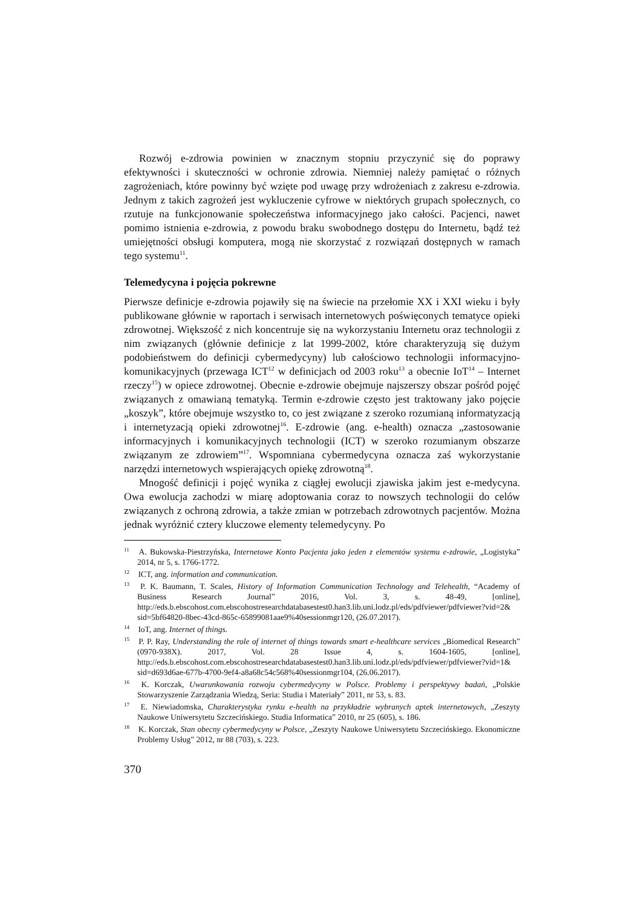Rozwój e-zdrowia powinien w znacznym stopniu przyczynić się do poprawy efektywności i skuteczności w ochronie zdrowia. Niemniej należy pamiętać o różnych zagrożeniach, które powinny być wzięte pod uwagę przy wdrożeniach z zakresu e-zdrowia. Jednym z takich zagrożeń jest wykluczenie cyfrowe w niektórych grupach społecznych, co rzutuje na funkcjonowanie społeczeństwa informacyjnego jako całości. Pacjenci, nawet pomimo istnienia e-zdrowia, z powodu braku swobodnego dostępu do Internetu, bądź też umiejętności obsługi komputera, mogą nie skorzystać z rozwiązań dostępnych w ramach tego systemu<sup>11</sup>.
Telemedycyna i pojęcia pokrewne
Pierwsze definicje e-zdrowia pojawiły się na świecie na przełomie XX i XXI wieku i były publikowane głównie w raportach i serwisach internetowych poświęconych tematyce opieki zdrowotnej. Większość z nich koncentruje się na wykorzystaniu Internetu oraz technologii z nim związanych (głównie definicje z lat 1999-2002, które charakteryzują się dużym podobieństwem do definicji cybermedycyny) lub całościowo technologii informacyjno-komunikacyjnych (przewaga ICT<sup>12</sup> w definicjach od 2003 roku<sup>13</sup> a obecnie IoT<sup>14</sup> – Internet rzeczy<sup>15</sup>) w opiece zdrowotnej. Obecnie e-zdrowie obejmuje najszerszy obszar pośród pojęć związanych z omawianą tematyką. Termin e-zdrowie często jest traktowany jako pojęcie „koszyk”, które obejmuje wszystko to, co jest związane z szeroko rozumianą informatyzacją i internetyzacją opieki zdrowotnej<sup>16</sup>. E-zdrowie (ang. e-health) oznacza „zastosowanie informacyjnych i komunikacyjnych technologii (ICT) w szeroko rozumianym obszarze związanym ze zdrowiem”<sup>17</sup>. Wspomniana cybermedycyna oznacza zaś wykorzystanie narzędzi internetowych wspierających opiekę zdrowotną<sup>18</sup>.
Mnogość definicji i pojęć wynika z ciągłej ewolucji zjawiska jakim jest e-medycyna. Owa ewolucja zachodzi w miarę adoptowania coraz to nowszych technologii do celów związanych z ochroną zdrowia, a także zmian w potrzebach zdrowotnych pacjentów. Można jednak wyróżnić cztery kluczowe elementy telemedycyny. Po
<sup>11</sup> A. Bukowska-Piestrzyńska, Internetowe Konto Pacjenta jako jeden z elementów systemu e-zdrowie, „Logistyka” 2014, nr 5, s. 1766-1772.
<sup>12</sup> ICT, ang. information and communication.
<sup>13</sup> P. K. Baumann, T. Scales, History of Information Communication Technology and Telehealth, “Academy of Business Research Journal” 2016, Vol. 3, s. 48-49, [online], http://eds.b.ebscohost.com.ebscohostresearchdatabasestest0.han3.lib.uni.lodz.pl/eds/pdfviewer/pdfviewer?vid=2& sid=5bf64820-8bec-43cd-865c-65899081aae9%40sessionmgr120, (26.07.2017).
<sup>14</sup> IoT, ang. Internet of things.
<sup>15</sup> P. P. Ray, Understanding the role of internet of things towards smart e-healthcare services „Biomedical Research” (0970-938X). 2017, Vol. 28 Issue 4, s. 1604-1605, [online], http://eds.b.ebscohost.com.ebscohostresearchdatabasestest0.han3.lib.uni.lodz.pl/eds/pdfviewer/pdfviewer?vid=1& sid=d693d6ae-677b-4700-9ef4-a8a68c54c568%40sessionmgr104, (26.06.2017).
<sup>16</sup> K. Korczak, Uwarunkowania rozwoju cybermedycyny w Polsce. Problemy i perspektywy badań, „Polskie Stowarzyszenie Zarządzania Wiedzą, Seria: Studia i Materiały” 2011, nr 53, s. 83.
<sup>17</sup> E. Niewiadomska, Charakterystyka rynku e-health na przykładzie wybranych aptek internetowych, „Zeszyty Naukowe Uniwersytetu Szczecińskiego. Studia Informatica” 2010, nr 25 (605), s. 186.
<sup>18</sup> K. Korczak, Stan obecny cybermedycyny w Polsce, „Zeszyty Naukowe Uniwersytetu Szczecińskiego. Ekonomiczne Problemy Usług” 2012, nr 88 (703), s. 223.
370